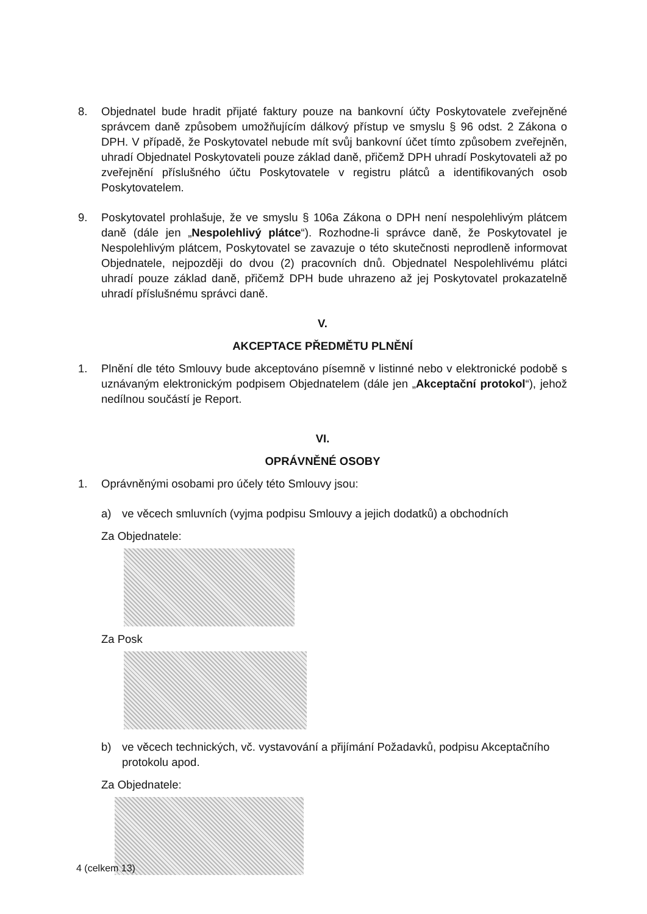8. Objednatel bude hradit přijaté faktury pouze na bankovní účty Poskytovatele zveřejněné správcem daně způsobem umožňujícím dálkový přístup ve smyslu § 96 odst. 2 Zákona o DPH. V případě, že Poskytovatel nebude mít svůj bankovní účet tímto způsobem zveřejněn, uhradí Objednatel Poskytovateli pouze základ daně, přičemž DPH uhradí Poskytovateli až po zveřejnění příslušného účtu Poskytovatele v registru plátců a identifikovaných osob Poskytovatelem.
9. Poskytovatel prohlašuje, že ve smyslu § 106a Zákona o DPH není nespolehlivým plátcem daně (dále jen „Nespolehlivý plátce“). Rozhodne-li správce daně, že Poskytovatel je Nespolehlivým plátcem, Poskytovatel se zavazuje o této skutečnosti neprodleně informovat Objednatele, nejpozději do dvou (2) pracovních dnů. Objednatel Nespolehlivému plátci uhradí pouze základ daně, přičemž DPH bude uhrazeno až jej Poskytovatel prokazatelně uhradí příslušnému správci daně.
V.
AKCEPTACE PŘEDMĚTU PLNĚNÍ
1. Plnění dle této Smlouvy bude akceptováno písemně v listinné nebo v elektronické podobě s uznávaným elektronickým podpisem Objednatelem (dále jen „Akceptační protokol“), jehož nedílnou součástí je Report.
VI.
OPRÁVNĚNÉ OSOBY
1. Oprávněnými osobami pro účely této Smlouvy jsou:
a) ve věcech smluvních (vyjma podpisu Smlouvy a jejich dodatků) a obchodních
Za Objednatele:
Za Posk
b) ve věcech technických, vč. vystavování a přijímání Požadavků, podpisu Akceptačního protokolu apod.
Za Objednatele:
4 (celkem 13)